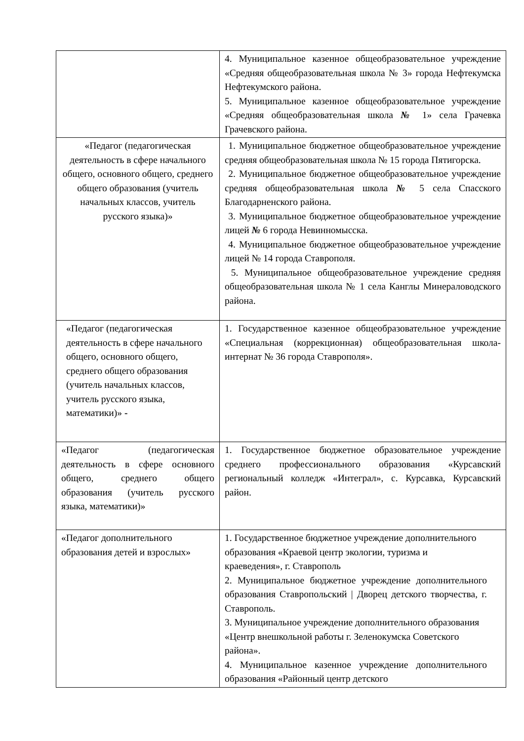| | 4. Муниципальное казенное общеобразовательное учреждение «Средняя общеобразовательная школа № 3» города Нефтекумска Нефтекумского района. 5. Муниципальное казенное общеобразовательное учреждение «Средняя общеобразовательная школа № 1» села Грачевка Грачевского района. |
| «Педагог (педагогическая деятельность в сфере начального общего, основного общего, среднего общего образования (учитель начальных классов, учитель русского языка)» | 1. Муниципальное бюджетное общеобразовательное учреждение средняя общеобразовательная школа № 15 города Пятигорска. 2. Муниципальное бюджетное общеобразовательное учреждение средняя общеобразовательная школа № 5 села Спасского Благодарненского района. 3. Муниципальное бюджетное общеобразовательное учреждение лицей № 6 города Невинномысска. 4. Муниципальное бюджетное общеобразовательное учреждение лицей № 14 города Ставрополя. 5. Муниципальное общеобразовательное учреждение средняя общеобразовательная школа № 1 села Канглы Минераловодского района. |
| «Педагог (педагогическая деятельность в сфере начального общего, основного общего, среднего общего образования (учитель начальных классов, учитель русского языка, математики)» - | 1. Государственное казенное общеобразовательное учреждение «Специальная (коррекционная) общеобразовательная школа-интернат № 36 города Ставрополя». |
| «Педагог (педагогическая деятельность в сфере основного общего, среднего общего образования (учитель русского языка, математики)» | 1. Государственное бюджетное образовательное учреждение среднего профессионального образования «Курсавский региональный колледж «Интеграл», с. Курсавка, Курсавский район. |
| «Педагог дополнительного образования детей и взрослых» | 1. Государственное бюджетное учреждение дополнительного образования «Краевой центр экологии, туризма и краеведения», г. Ставрополь 2. Муниципальное бюджетное учреждение дополнительного образования Ставропольский / Дворец детского творчества, г. Ставрополь. 3. Муниципальное учреждение дополнительного образования «Центр внешкольной работы г. Зеленокумска Советского района». 4. Муниципальное казенное учреждение дополнительного образования «Районный центр детского |